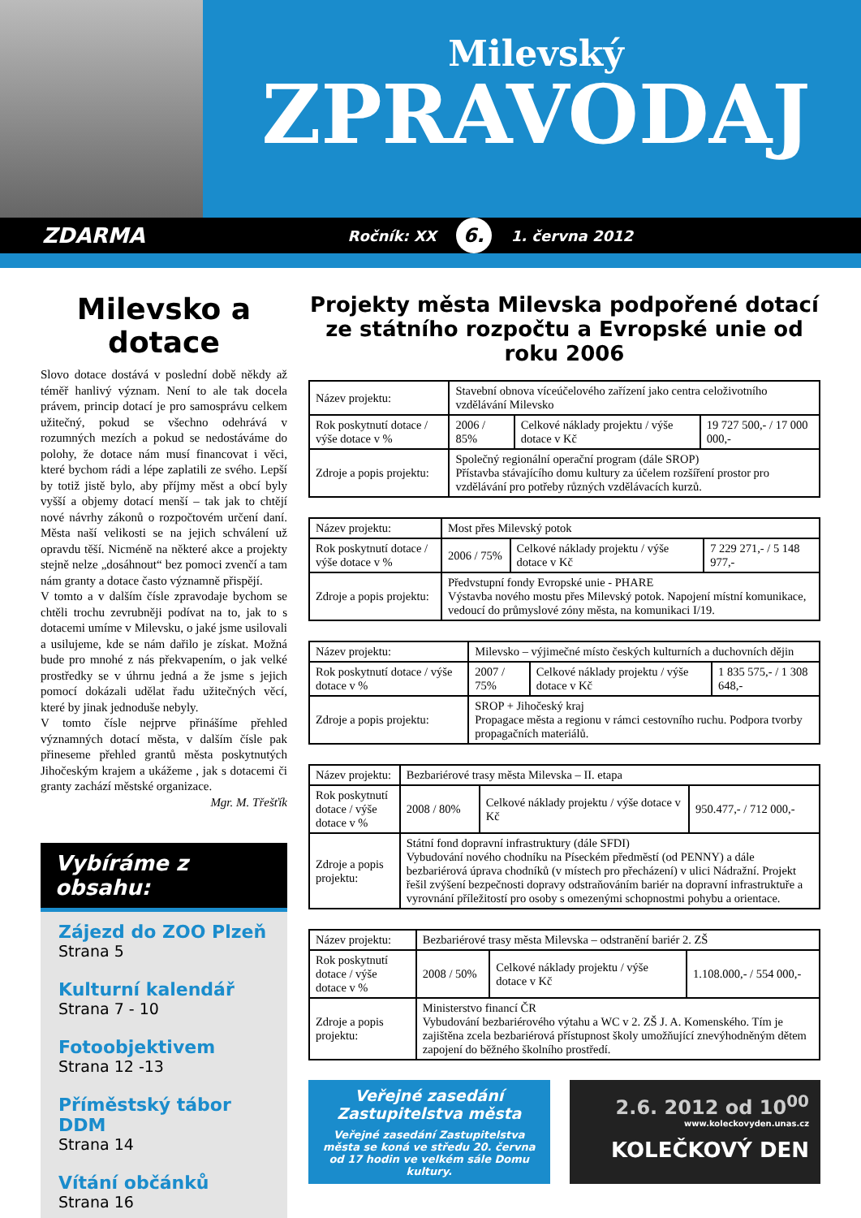Milevský
ZPRAVODAJ
ZDARMA Ročník: XX 6. 1. června 2012
Milevsko a dotace
Slovo dotace dostává v poslední době někdy až téměř hanlivý význam. Není to ale tak docela právem, princip dotací je pro samosprávu celkem užitečný, pokud se všechno odehrává v rozumných mezích a pokud se nedostáváme do polohy, že dotace nám musí financovat i věci, které bychom rádi a lépe zaplatili ze svého. Lepší by totiž jistě bylo, aby příjmy měst a obcí byly vyšší a objemy dotací menší – tak jak to chtějí nové návrhy zákonů o rozpočtovém určení daní. Města naší velikosti se na jejich schválení už opravdu těší. Nicméně na některé akce a projekty stejně nelze „dosáhnout“ bez pomoci zvenčí a tam nám granty a dotace často významně přispějí.
V tomto a v dalším čísle zpravodaje bychom se chtěli trochu zevrubněji podívat na to, jak to s dotacemi umíme v Milevsku, o jaké jsme usilovali a usilujeme, kde se nám dařilo je získat. Možná bude pro mnohé z nás překvapením, o jak velké prostředky se v úhrnu jedná a že jsme s jejich pomocí dokázali udělat řadu užitečných věcí, které by jinak jednoduše nebyly.
V tomto čísle nejprve přinášíme přehled významných dotací města, v dalším čísle pak přineseme přehled grantů města poskytnutých Jihočeským krajem a ukážeme , jak s dotacemi či granty zachází městské organizace.
Mgr. M. Třešťík
Vybíráme z obsahu:
Zájezd do ZOO Plzeň
Strana 5
Kulturní kalendář
Strana 7 - 10
Fotoobjektivem
Strana 12 -13
Příměstský tábor DDM
Strana 14
Vítání občánků
Strana 16
Projekty města Milevska podpořené dotací ze státního rozpočtu a Evropské unie od roku 2006
| Název projektu: | Stavební obnova víceúčelového zařízení jako centra celoživotního vzdělávání Milevsko | | |
| Rok poskytnutí dotace / výše dotace v % | 2006 / 85% | Celkové náklady projektu / výše dotace v Kč | 19 727 500,- / 17 000 000,- |
| Zdroje a popis projektu: | Společný regionální operační program (dále SROP) Přístavba stávajícího domu kultury za účelem rozšíření prostor pro vzdělávání pro potřeby různých vzdělávacích kurzů. | | |
| Název projektu: | Most přes Milevský potok | | |
| Rok poskytnutí dotace / výše dotace v % | 2006 / 75% | Celkové náklady projektu / výše dotace v Kč | 7 229 271,- / 5 148 977,- |
| Zdroje a popis projektu: | Předvstupní fondy Evropské unie - PHARE Výstavba nového mostu přes Milevský potok. Napojení místní komunikace, vedoucí do průmyslové zóny města, na komunikaci I/19. | | |
| Název projektu: | Milevsko – výjimečné místo českých kulturních a duchovních dějin | | |
| Rok poskytnutí dotace / výše dotace v % | 2007 / 75% | Celkové náklady projektu / výše dotace v Kč | 1 835 575,- / 1 308 648,- |
| Zdroje a popis projektu: | SROP + Jihočeský kraj Propagace města a regionu v rámci cestovního ruchu. Podpora tvorby propagačních materiálů. | | |
| Název projektu: | Bezbariérové trasy města Milevska – II. etapa | | |
| Rok poskytnutí dotace / výše dotace v % | 2008 / 80% | Celkové náklady projektu / výše dotace v Kč | 950.477,- / 712 000,- |
| Zdroje a popis projektu: | Státní fond dopravní infrastruktury (dále SFDI) Vybudování nového chodníku na Píseckém předměstí (od PENNY) a dále bezbariérová úprava chodníků (v místech pro přecházení) v ulici Nádražní. Projekt řešil zvýšení bezpečnosti dopravy odstraňováním bariér na dopravní infrastruktuře a vyrovnání příležitostí pro osoby s omezenými schopnostmi pohybu a orientace. | | |
| Název projektu: | Bezbariérové trasy města Milevska – odstranění bariér 2. ZŠ | | |
| Rok poskytnutí dotace / výše dotace v % | 2008 / 50% | Celkové náklady projektu / výše dotace v Kč | 1.108.000,- / 554 000,- |
| Zdroje a popis projektu: | Ministerstvo financí ČR Vybudování bezbariérového výtahu a WC v 2. ZŠ J. A. Komenského. Tím je zajištěna zcela bezbariérová přístupnost školy umožňující znevýhodněným dětem zapojení do běžného školního prostředí. | | |
Veřejné zasedání
Zastupitelstva města
Veřejné zasedání Zastupitelstva města se koná ve středu 20. června od 17 hodin ve velkém sále Domu kultury.
2.6. 2012 od 10<sup>00</sup>
www.koleckovyden.unas.cz
KOLEČKOVÝ DEN